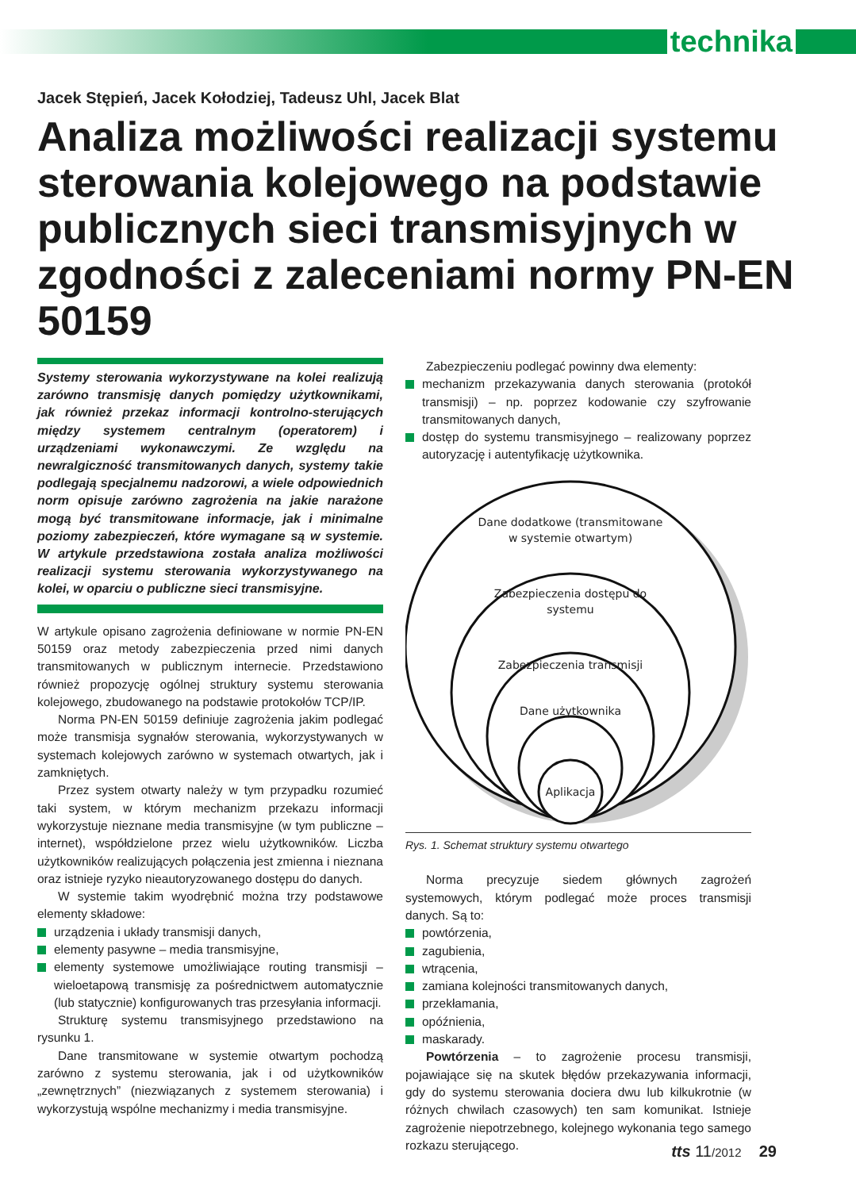technika
Jacek Stępień, Jacek Kołodziej, Tadeusz Uhl, Jacek Blat
Analiza możliwości realizacji systemu sterowania kolejowego na podstawie publicznych sieci transmisyjnych w zgodności z zaleceniami normy PN-EN 50159
Systemy sterowania wykorzystywane na kolei realizują zarówno transmisję danych pomiędzy użytkownikami, jak również przekaz informacji kontrolno-sterujących między systemem centralnym (operatorem) i urządzeniami wykonawczymi. Ze względu na newralgiczność transmitowanych danych, systemy takie podlegają specjalnemu nadzorowi, a wiele odpowiednich norm opisuje zarówno zagrożenia na jakie narażone mogą być transmitowane informacje, jak i minimalne poziomy zabezpieczeń, które wymagane są w systemie. W artykule przedstawiona została analiza możliwości realizacji systemu sterowania wykorzystywanego na kolei, w oparciu o publiczne sieci transmisyjne.
W artykule opisano zagrożenia definiowane w normie PN-EN 50159 oraz metody zabezpieczenia przed nimi danych transmitowanych w publicznym internecie. Przedstawiono również propozycję ogólnej struktury systemu sterowania kolejowego, zbudowanego na podstawie protokołów TCP/IP.
Norma PN-EN 50159 definiuje zagrożenia jakim podlegać może transmisja sygnałów sterowania, wykorzystywanych w systemach kolejowych zarówno w systemach otwartych, jak i zamkniętych.
Przez system otwarty należy w tym przypadku rozumieć taki system, w którym mechanizm przekazu informacji wykorzystuje nieznane media transmisyjne (w tym publiczne – internet), współdzielone przez wielu użytkowników. Liczba użytkowników realizujących połączenia jest zmienna i nieznana oraz istnieje ryzyko nieautoryzowanego dostępu do danych.
W systemie takim wyodrębnić można trzy podstawowe elementy składowe:
urządzenia i układy transmisji danych,
elementy pasywne – media transmisyjne,
elementy systemowe umożliwiające routing transmisji – wieloetapową transmisję za pośrednictwem automatycznie (lub statycznie) konfigurowanych tras przesyłania informacji.
Strukturę systemu transmisyjnego przedstawiono na rysunku 1.
Dane transmitowane w systemie otwartym pochodzą zarówno z systemu sterowania, jak i od użytkowników „zewnętrznych” (niezwiązanych z systemem sterowania) i wykorzystują wspólne mechanizmy i media transmisyjne.
Zabezpieczeniu podlegać powinny dwa elementy:
mechanizm przekazywania danych sterowania (protokół transmisji) – np. poprzez kodowanie czy szyfrowanie transmitowanych danych,
dostęp do systemu transmisyjnego – realizowany poprzez autoryzację i autentyfikację użytkownika.
Dane dodatkowe (transmitowane
w systemie otwartym)
Zabezpieczenia dostępu do
systemu
Zabezpieczenia transmisji
Dane użytkownika
Aplikacja
Rys. 1. Schemat struktury systemu otwartego
Norma precyzuje siedem głównych zagrożeń systemowych, którym podlegać może proces transmisji danych. Są to:
powtórzenia,
zagubienia,
wtrącenia,
zamiana kolejności transmitowanych danych,
przekłamania,
opóźnienia,
maskarady.
Powtórzenia – to zagrożenie procesu transmisji, pojawiające się na skutek błędów przekazywania informacji, gdy do systemu sterowania dociera dwu lub kilkukrotnie (w różnych chwilach czasowych) ten sam komunikat. Istnieje zagrożenie niepotrzebnego, kolejnego wykonania tego samego rozkazu sterującego.
tts 11/2012 29